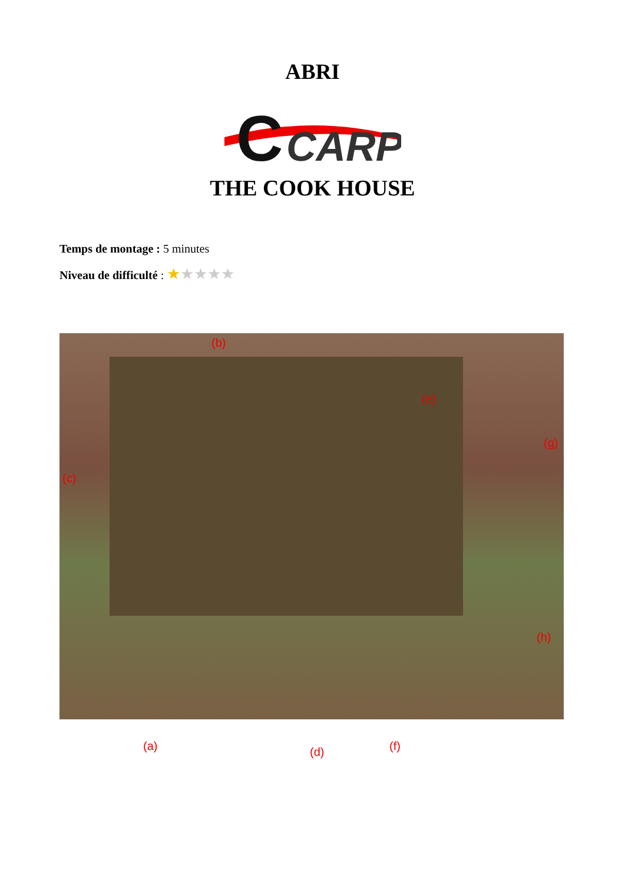ABRI
C
CARP
THE COOK HOUSE
Temps de montage : 5 minutes
Niveau de difficulté : ★★★★★
(b)
(c)
(e)
(g)
(a) (d) (f)
(h)